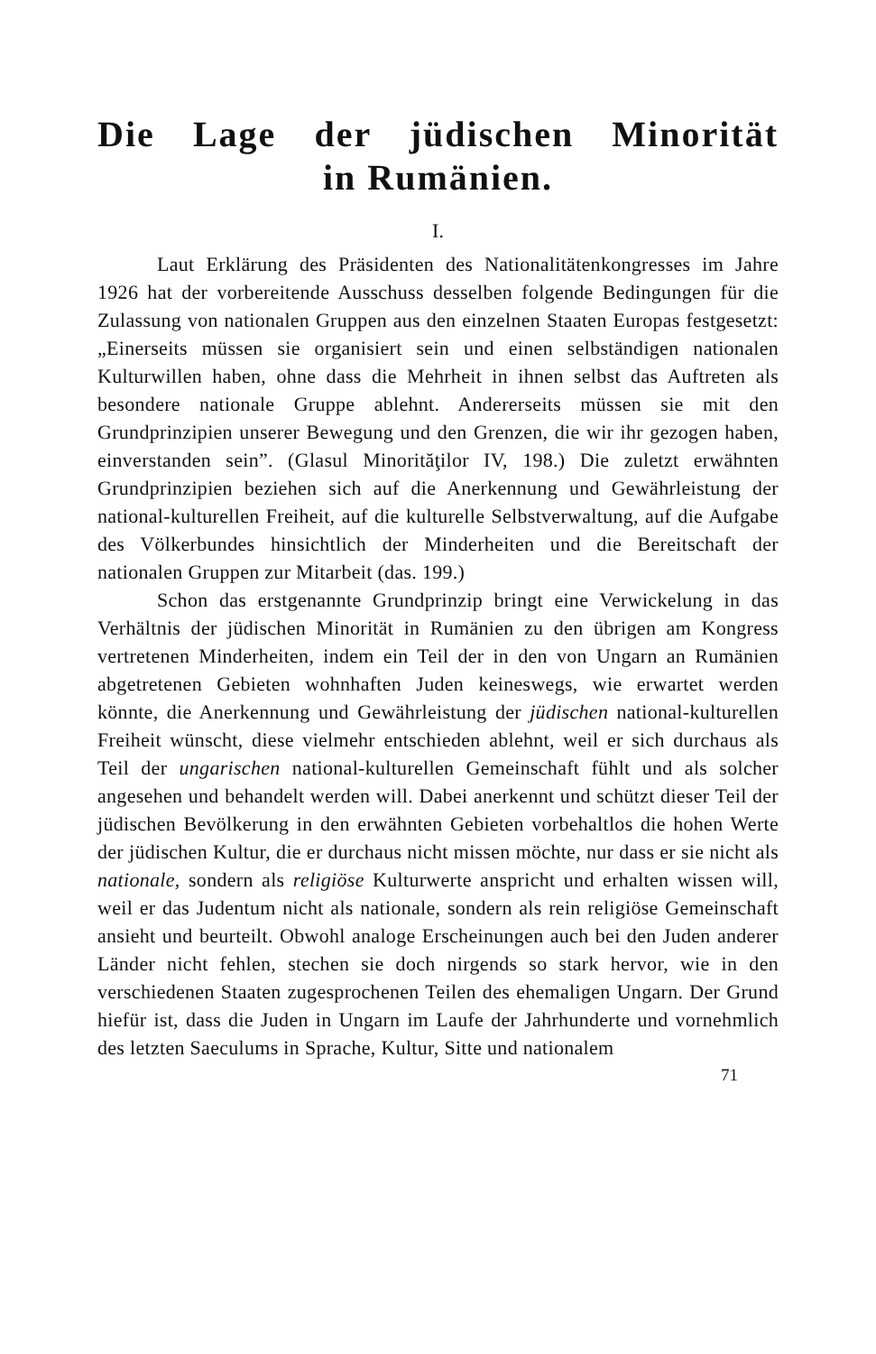Die Lage der jüdischen Minorität
in Rumänien.
I.
Laut Erklärung des Präsidenten des Nationalitätenkongresses im Jahre 1926 hat der vorbereitende Ausschuss desselben folgende Bedingungen für die Zulassung von nationalen Gruppen aus den einzelnen Staaten Europas festgesetzt: „Einerseits müssen sie organisiert sein und einen selbständigen nationalen Kulturwillen haben, ohne dass die Mehrheit in ihnen selbst das Auftreten als besondere nationale Gruppe ablehnt. Andererseits müssen sie mit den Grundprinzipien unserer Bewegung und den Grenzen, die wir ihr gezogen haben, einverstanden sein”. (Glasul Minorităţilor IV, 198.) Die zuletzt erwähnten Grundprinzipien beziehen sich auf die Anerkennung und Gewährleistung der national-kulturellen Freiheit, auf die kulturelle Selbstverwaltung, auf die Aufgabe des Völkerbundes hinsichtlich der Minderheiten und die Bereitschaft der nationalen Gruppen zur Mitarbeit (das. 199.)
Schon das erstgenannte Grundprinzip bringt eine Verwickelung in das Verhältnis der jüdischen Minorität in Rumänien zu den übrigen am Kongress vertretenen Minderheiten, indem ein Teil der in den von Ungarn an Rumänien abgetretenen Gebieten wohnhaften Juden keineswegs, wie erwartet werden könnte, die Anerkennung und Gewährleistung der jüdischen national-kulturellen Freiheit wünscht, diese vielmehr entschieden ablehnt, weil er sich durchaus als Teil der ungarischen national-kulturellen Gemeinschaft fühlt und als solcher angesehen und behandelt werden will. Dabei anerkennt und schützt dieser Teil der jüdischen Bevölkerung in den erwähnten Gebieten vorbehaltlos die hohen Werte der jüdischen Kultur, die er durchaus nicht missen möchte, nur dass er sie nicht als nationale, sondern als religiöse Kulturwerte anspricht und erhalten wissen will, weil er das Judentum nicht als nationale, sondern als rein religiöse Gemeinschaft ansieht und beurteilt. Obwohl analoge Erscheinungen auch bei den Juden anderer Länder nicht fehlen, stechen sie doch nirgends so stark hervor, wie in den verschiedenen Staaten zugesprochenen Teilen des ehemaligen Ungarn. Der Grund hiefür ist, dass die Juden in Ungarn im Laufe der Jahrhunderte und vornehmlich des letzten Saeculums in Sprache, Kultur, Sitte und nationalem
71